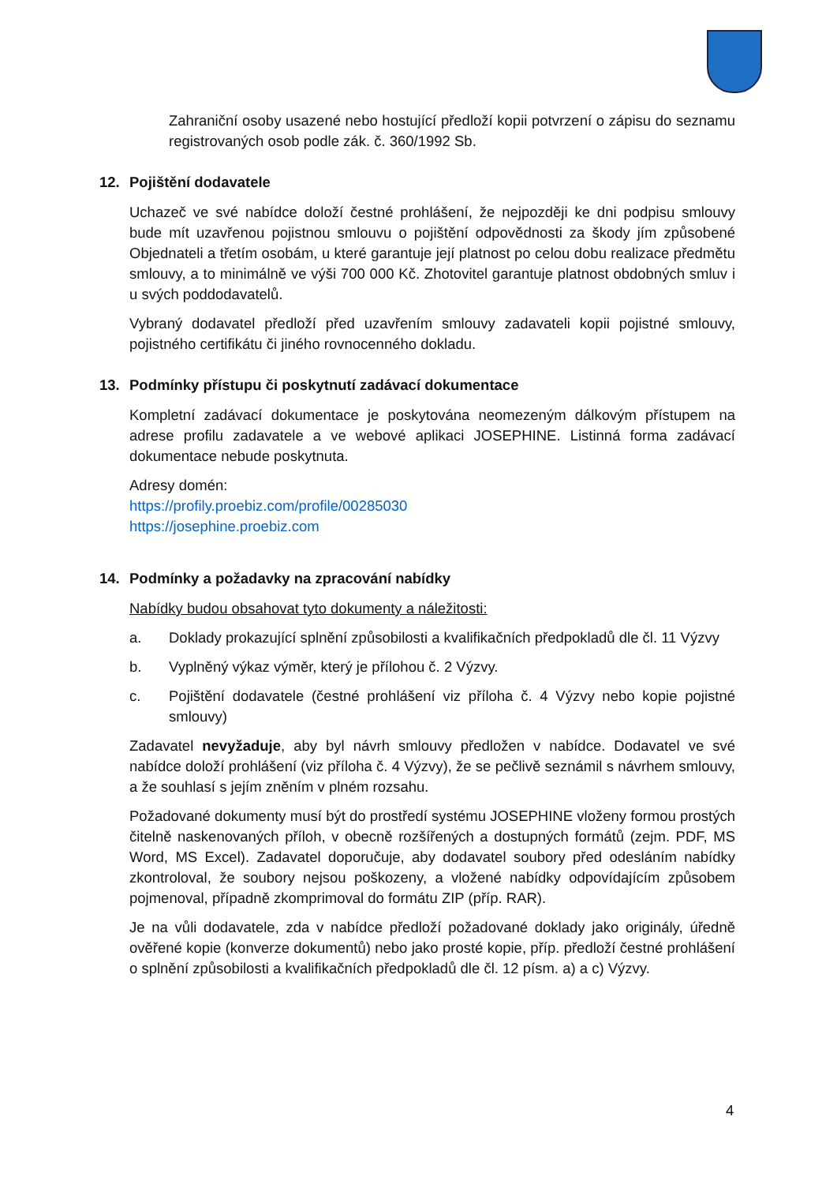Zahraniční osoby usazené nebo hostující předloží kopii potvrzení o zápisu do seznamu registrovaných osob podle zák. č. 360/1992 Sb.
12. Pojištění dodavatele
Uchazeč ve své nabídce doloží čestné prohlášení, že nejpozději ke dni podpisu smlouvy bude mít uzavřenou pojistnou smlouvu o pojištění odpovědnosti za škody jím způsobené Objednateli a třetím osobám, u které garantuje její platnost po celou dobu realizace předmětu smlouvy, a to minimálně ve výši 700 000 Kč. Zhotovitel garantuje platnost obdobných smluv i u svých poddodavatelů.
Vybraný dodavatel předloží před uzavřením smlouvy zadavateli kopii pojistné smlouvy, pojistného certifikátu či jiného rovnocenného dokladu.
13. Podmínky přístupu či poskytnutí zadávací dokumentace
Kompletní zadávací dokumentace je poskytována neomezeným dálkovým přístupem na adrese profilu zadavatele a ve webové aplikaci JOSEPHINE. Listinná forma zadávací dokumentace nebude poskytnuta.
Adresy domén:
https://profily.proebiz.com/profile/00285030
https://josephine.proebiz.com
14. Podmínky a požadavky na zpracování nabídky
Nabídky budou obsahovat tyto dokumenty a náležitosti:
a. Doklady prokazující splnění způsobilosti a kvalifikačních předpokladů dle čl. 11 Výzvy
b. Vyplněný výkaz výměr, který je přílohou č. 2 Výzvy.
c. Pojištění dodavatele (čestné prohlášení viz příloha č. 4 Výzvy nebo kopie pojistné smlouvy)
Zadavatel nevyžaduje, aby byl návrh smlouvy předložen v nabídce. Dodavatel ve své nabídce doloží prohlášení (viz příloha č. 4 Výzvy), že se pečlivě seznámil s návrhem smlouvy, a že souhlasí s jejím zněním v plném rozsahu.
Požadované dokumenty musí být do prostředí systému JOSEPHINE vloženy formou prostých čitelně naskenovaných příloh, v obecně rozšířených a dostupných formátů (zejm. PDF, MS Word, MS Excel). Zadavatel doporučuje, aby dodavatel soubory před odesláním nabídky zkontroloval, že soubory nejsou poškozeny, a vložené nabídky odpovídajícím způsobem pojmenoval, případně zkomprimoval do formátu ZIP (příp. RAR).
Je na vůli dodavatele, zda v nabídce předloží požadované doklady jako originály, úředně ověřené kopie (konverze dokumentů) nebo jako prosté kopie, příp. předloží čestné prohlášení o splnění způsobilosti a kvalifikačních předpokladů dle čl. 12 písm. a) a c) Výzvy.
4